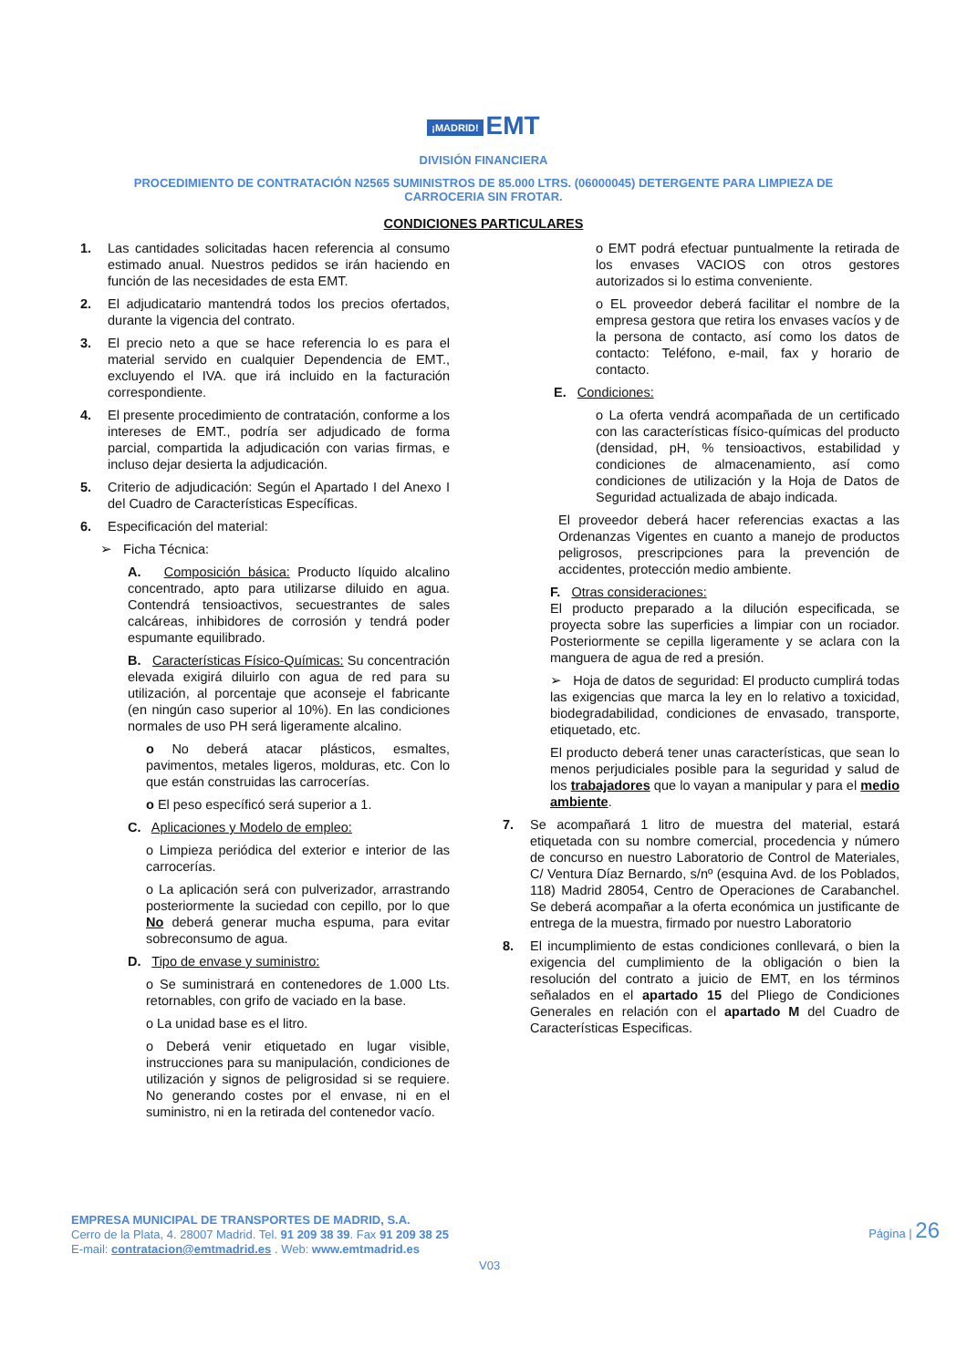¡MADRID! EMT
DIVISIÓN FINANCIERA
PROCEDIMIENTO DE CONTRATACIÓN N2565 SUMINISTROS DE 85.000 LTRS. (06000045) DETERGENTE PARA LIMPIEZA DE
CARROCERIA SIN FROTAR.
CONDICIONES PARTICULARES
1. Las cantidades solicitadas hacen referencia al consumo estimado anual. Nuestros pedidos se irán haciendo en función de las necesidades de esta EMT.
2. El adjudicatario mantendrá todos los precios ofertados, durante la vigencia del contrato.
3. El precio neto a que se hace referencia lo es para el material servido en cualquier Dependencia de EMT., excluyendo el IVA. que irá incluido en la facturación correspondiente.
4. El presente procedimiento de contratación, conforme a los intereses de EMT., podría ser adjudicado de forma parcial, compartida la adjudicación con varias firmas, e incluso dejar desierta la adjudicación.
5. Criterio de adjudicación: Según el Apartado I del Anexo I del Cuadro de Características Específicas.
6. Especificación del material:
➢ Ficha Técnica:
A. Composición básica: Producto líquido alcalino concentrado, apto para utilizarse diluido en agua. Contendrá tensioactivos, secuestrantes de sales calcáreas, inhibidores de corrosión y tendrá poder espumante equilibrado.
B. Características Físico-Químicas: Su concentración elevada exigirá diluirlo con agua de red para su utilización, al porcentaje que aconseje el fabricante (en ningún caso superior al 10%). En las condiciones normales de uso PH será ligeramente alcalino.
o No deberá atacar plásticos, esmaltes, pavimentos, metales ligeros, molduras, etc. Con lo que están construidas las carrocerías.
o El peso específicó será superior a 1.
C. Aplicaciones y Modelo de empleo:
o Limpieza periódica del exterior e interior de las carrocerías.
o La aplicación será con pulverizador, arrastrando posteriormente la suciedad con cepillo, por lo que No deberá generar mucha espuma, para evitar sobreconsumo de agua.
D. Tipo de envase y suministro:
o Se suministrará en contenedores de 1.000 Lts. retornables, con grifo de vaciado en la base.
o La unidad base es el litro.
o Deberá venir etiquetado en lugar visible, instrucciones para su manipulación, condiciones de utilización y signos de peligrosidad si se requiere. No generando costes por el envase, ni en el suministro, ni en la retirada del contenedor vacío.
o EMT podrá efectuar puntualmente la retirada de los envases VACIOS con otros gestores autorizados si lo estima conveniente.
o EL proveedor deberá facilitar el nombre de la empresa gestora que retira los envases vacíos y de la persona de contacto, así como los datos de contacto: Teléfono, e-mail, fax y horario de contacto.
E. Condiciones:
o La oferta vendrá acompañada de un certificado con las características físico-químicas del producto (densidad, pH, % tensioactivos, estabilidad y condiciones de almacenamiento, así como condiciones de utilización y la Hoja de Datos de Seguridad actualizada de abajo indicada.
El proveedor deberá hacer referencias exactas a las Ordenanzas Vigentes en cuanto a manejo de productos peligrosos, prescripciones para la prevención de accidentes, protección medio ambiente.
F. Otras consideraciones:
El producto preparado a la dilución especificada, se proyecta sobre las superficies a limpiar con un rociador. Posteriormente se cepilla ligeramente y se aclara con la manguera de agua de red a presión.
➢ Hoja de datos de seguridad: El producto cumplirá todas las exigencias que marca la ley en lo relativo a toxicidad, biodegradabilidad, condiciones de envasado, transporte, etiquetado, etc.
El producto deberá tener unas características, que sean lo menos perjudiciales posible para la seguridad y salud de los trabajadores que lo vayan a manipular y para el medio ambiente.
7. Se acompañará 1 litro de muestra del material, estará etiquetada con su nombre comercial, procedencia y número de concurso en nuestro Laboratorio de Control de Materiales, C/ Ventura Díaz Bernardo, s/nº (esquina Avd. de los Poblados, 118) Madrid 28054, Centro de Operaciones de Carabanchel. Se deberá acompañar a la oferta económica un justificante de entrega de la muestra, firmado por nuestro Laboratorio
8. El incumplimiento de estas condiciones conllevará, o bien la exigencia del cumplimiento de la obligación o bien la resolución del contrato a juicio de EMT, en los términos señalados en el apartado 15 del Pliego de Condiciones Generales en relación con el apartado M del Cuadro de Características Especificas.
EMPRESA MUNICIPAL DE TRANSPORTES DE MADRID, S.A.
Cerro de la Plata, 4. 28007 Madrid. Tel. 91 209 38 39. Fax 91 209 38 25
E-mail: contratacion@emtmadrid.es . Web: www.emtmadrid.es
Página | 26
V03